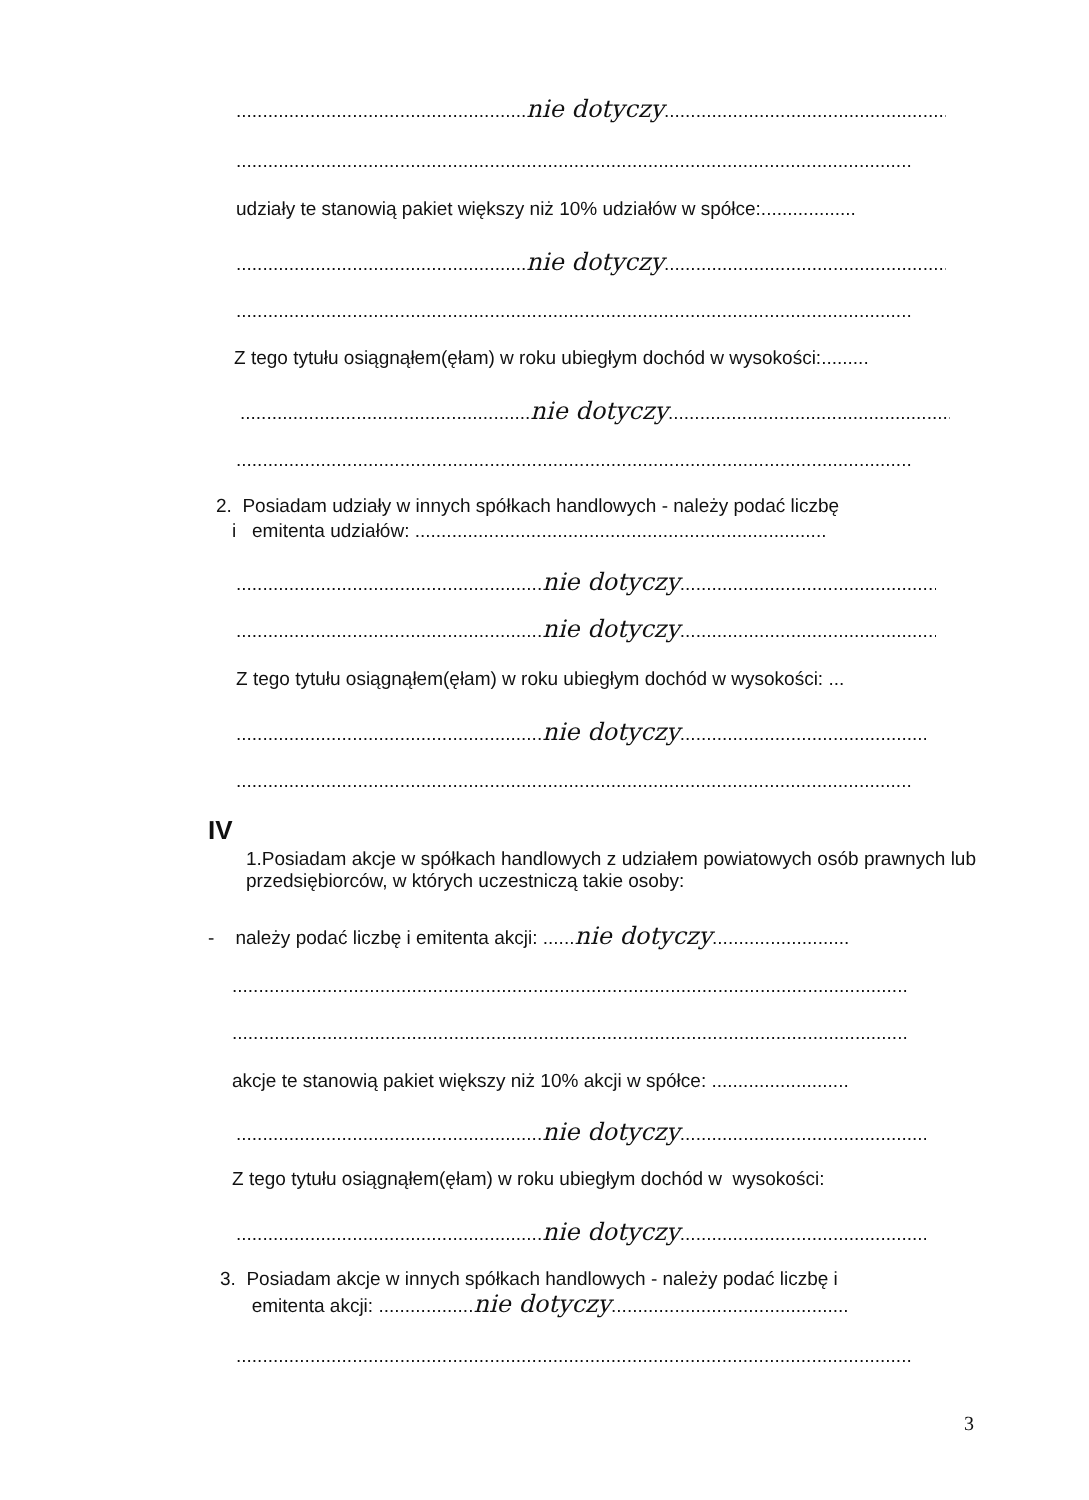.......................................................nie dotyczy.......................................................
................................................................................................................................
udziały te stanowią pakiet większy niż 10% udziałów w spółce:..................
.......................................................nie dotyczy.......................................................
................................................................................................................................
Z tego tytułu osiągnąłem(ęłam) w roku ubiegłym dochód w wysokości:.........
.......................................................nie dotyczy.......................................................
................................................................................................................................
2. Posiadam udziały w innych spółkach handlowych - należy podać liczbę
i emitenta udziałów: ..............................................................................
..........................................................nie dotyczy....................................................
..........................................................nie dotyczy....................................................
Z tego tytułu osiągnąłem(ęłam) w roku ubiegłym dochód w wysokości: ...
..........................................................nie dotyczy.................................................
................................................................................................................................
IV
1.Posiadam akcje w spółkach handlowych z udziałem powiatowych osób prawnych lub przedsiębiorców, w których uczestniczą takie osoby:
- należy podać liczbę i emitenta akcji: ......nie dotyczy..........................
................................................................................................................................
................................................................................................................................
akcje te stanowią pakiet większy niż 10% akcji w spółce: ..........................
..........................................................nie dotyczy.................................................
Z tego tytułu osiągnąłem(ęłam) w roku ubiegłym dochód w wysokości:
..........................................................nie dotyczy.................................................
3. Posiadam akcje w innych spółkach handlowych - należy podać liczbę i
emitenta akcji: ..................nie dotyczy.............................................
................................................................................................................................
3